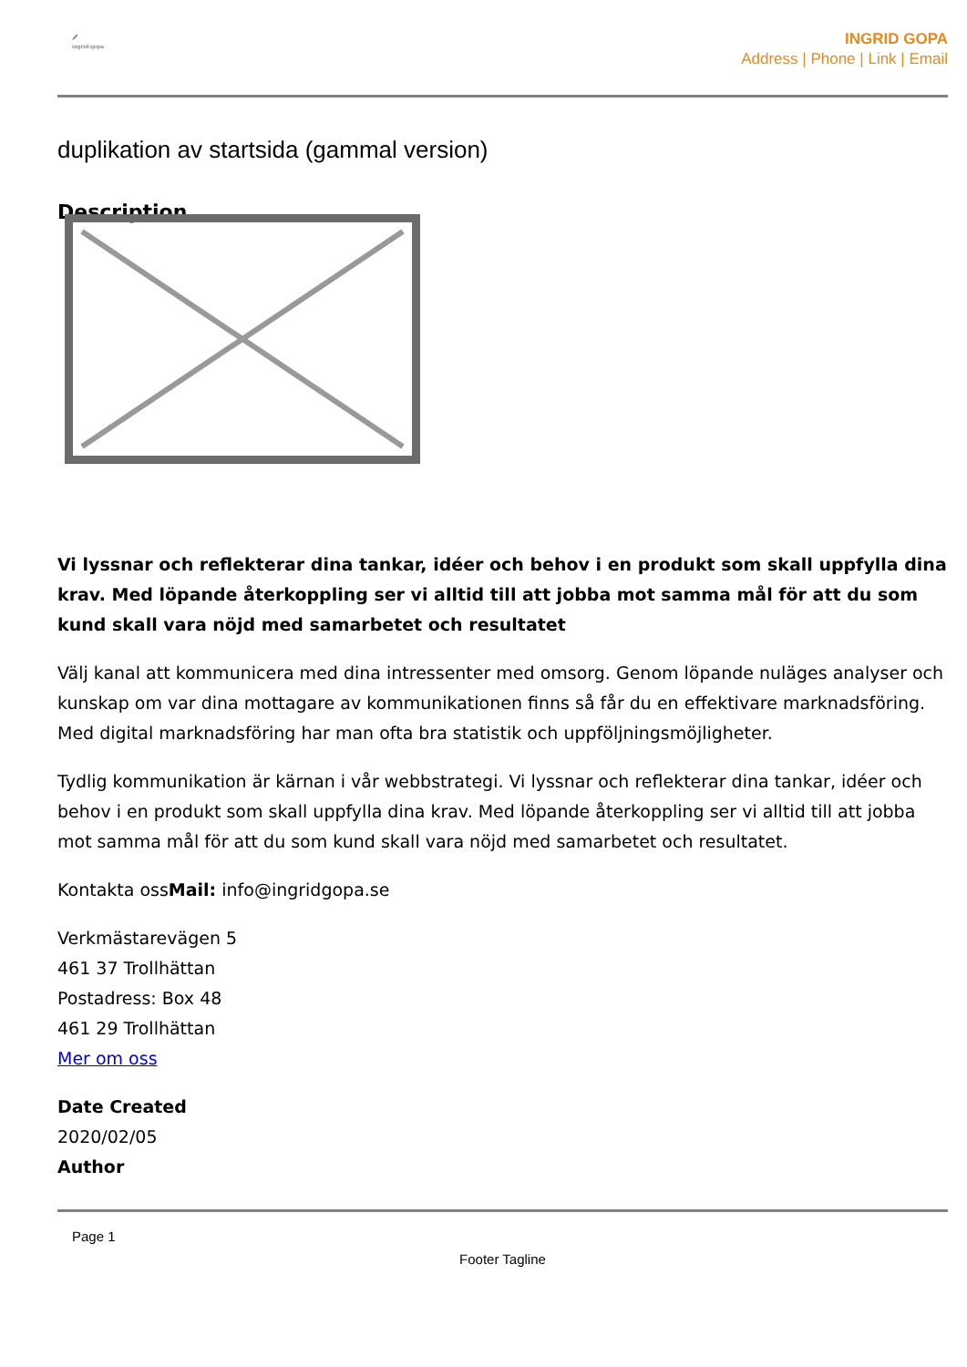🖋
ingrid:gopa
INGRID GOPA
Address | Phone | Link | Email
duplikation av startsida (gammal version)
Description
Vi lyssnar och reflekterar dina tankar, idéer och behov i en produkt som skall uppfylla dina krav. Med löpande återkoppling ser vi alltid till att jobba mot samma mål för att du som kund skall vara nöjd med samarbetet och resultatet
Välj kanal att kommunicera med dina intressenter med omsorg. Genom löpande nuläges analyser och kunskap om var dina mottagare av kommunikationen finns så får du en effektivare marknadsföring. Med digital marknadsföring har man ofta bra statistik och uppföljningsmöjligheter.
Tydlig kommunikation är kärnan i vår webbstrategi. Vi lyssnar och reflekterar dina tankar, idéer och behov i en produkt som skall uppfylla dina krav. Med löpande återkoppling ser vi alltid till att jobba mot samma mål för att du som kund skall vara nöjd med samarbetet och resultatet.
Kontakta ossMail: info@ingridgopa.se
Verkmästarevägen 5
461 37 Trollhättan
Postadress: Box 48
461 29 Trollhättan
Mer om oss
Date Created
2020/02/05
Author
Page 1
Footer Tagline